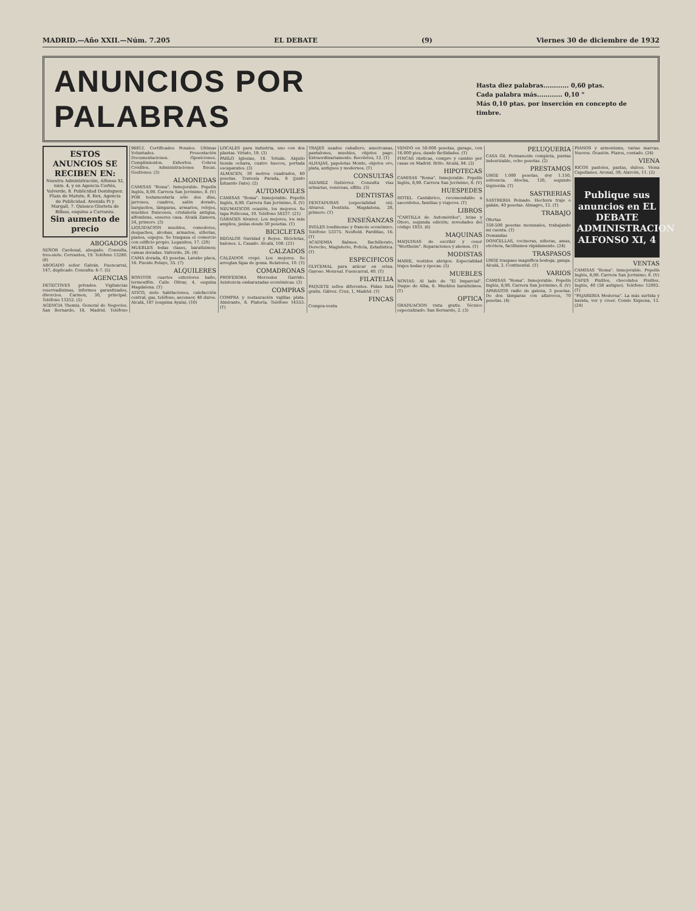MADRID.—Año XXII.—Núm. 7.205 EL DEBATE (9) Viernes 30 de diciembre de 1932
ANUNCIOS POR PALABRAS
Hasta diez palabras............ 0,60 ptas.
Cada palabra más............ 0,10 "
Más 0,10 ptas. por inserción en concepto de timbre.
ESTOS ANUNCIOS SE RECIBEN EN:
Nuestra Administración, Alfonso XI, núm. 4, y en Agencia Cortés, Valverde, 8. Publicidad Domínguez. Plaza de Matute, 8. Rex, Agencia de Publicidad. Avenida Pi y Margall, 7. Quiosco Glorieta de Bilbao, esquina a Carranza.
Sin aumento de precio
ABOGADOS
SEÑOR Cardenal, abogado. Consulta, tres-siete. Cervantes, 19. Teléfono 13280. (8)
ABOGADO señor Galván. Fuencarral, 147, duplicado. Consulta: 6-7. (5)
AGENCIAS
DETECTIVES privados. Vigilancias reservadísimas, informes garantizados, divorcios. Carmen, 30, principal. Teléfono 13252. (5)
AGENCIA Themis. General de Negocios. San Bernardo, 18, Madrid. Teléfono 96812. Certificados Penales. Ultimas Voluntades. Presentación Documentaciones. Oposiciones. Cumplimientos. Exhortos. Cobros Créditos. Administraciones fincas. Gestiones. (3)
ALMONEDAS
CAMISAS "Roma". Inmejorable. Popelín Inglés, 8,90. Carrera San Jerónimo, 8. (V)
POR testamentaría sólo dos días, jarrones, cuadros, salón dorado, bargueños, lámparas, armarios, relojes, muebles franceses, cristalería antigua, alfombras, enseres casa. Alcalá Zamora, 24, primero. (3)
LIQUIDACION muebles, comedores, despachos, alcobas, armarios, sillerías, pianos, espejos. Se traspasa el comercio con edificio propio. Leganitos, 17. (20)
MUEBLES todas clases, baratísimos; camas doradas. Valverde, 26. (4)
CAMA dorada, 45 pesetas. Lavabo placa, 16. Puente Pelayo, 35. (7)
ALQUILERES
BONITOS cuartos exteriores baño, termosifón. Calle Olivar, 4, esquina Magdalena. (T)
ATICO, siete habitaciones, calefacción central, gas, teléfono, ascensor, 40 duros. Alcalá, 187 (esquina Ayala). (10)
LOCALES para industria, uno con dos plantas. Viriato, 19. (3)
PABLO Iglesias, 18. Tetuán. Alquilo tienda ochava, cuatro huecos, portada escaparates. (3)
ALMACEN, 30 metros cuadrados, 60 pesetas. Travesía Parada, 8 (junto Eduardo Dato). (2)
AUTOMOVILES
CAMISAS "Roma". Inmejorable. Popelín Inglés, 8,90. Carrera San Jerónimo, 8. (V)
NEUMATICOS ocasión, los mejores. Se tapa Pellicena, 10. Teléfono 50237. (21)
GARAGES Alvarez. Los mejores, los más amplios, jaulas desde 50 pesetas. (T)
BICICLETAS
REGALOS Navidad y Reyes. Bicicletas, balones. L. Casado. Alcalá, 108. (21)
CALZADOS
CALZADOS crepé. Los mejores. Se arreglan fajas de goma. Relatores, 10. (T)
COMADRONAS
PROFESORA Mercedes Garrido. Asistencia embarazadas económicas. (3)
COMPRAS
COMPRA y restauración vajillas plata. Almirante, 8. Platería. Teléfono 14553. (T)
TRAJES usados caballero, americanas, pantalones, muebles, objetos pago. Extraordinariamente. Recoletos, 12. (T)
ALHAJAS, papeletas Monte, objetos oro, plata, antiguos y modernos. (T)
CONSULTAS
ALVAREZ Gutiérrez. Consulta vías urinarias, venéreas, sífilis. (3)
DENTISTAS
DENTADURAS (especialidad en). Alvarez. Dentista. Magdalena, 28, primero. (T)
ENSEÑANZAS
INGLES londinense y francés económico. Teléfono 53375. Nesfield. Pardiñas, 16. (T)
ACADEMIA Balmes. Bachillerato, Derecho, Magisterio, Policía, Estadística. (T)
ESPECIFICOS
GLYCEMAL para azúcar en orina. Gayoso. Monreal. Fuencarral, 40. (T)
FILATELIA
PAQUETE sellos diferentes. Pidan lista gratis. Gálvez. Cruz, 1, Madrid. (T)
FINCAS
Compra-venta
VENDO en 50.000 pesetas, garage, con 16.000 pies, dando facilidades. (T)
FINCAS rústicas, compro y cambio por casas en Madrid. Brito. Alcalá, 94. (2)
HIPOTECAS
CAMISAS "Roma". Inmejorable. Popelín Inglés, 8,90. Carrera San Jerónimo, 8. (V)
HUESPEDES
HOTEL Cantábrico, recomendable a sacerdotes, familias y viajeros. (T)
LIBROS
"CARTILLA de Automóviles", Arias y Otero, segunda edición; novedades del código 1933. (6)
MAQUINAS
MAQUINAS de escribir y coser "Wertheim". Reparaciones y abonos. (T)
MODISTAS
MARIE, vestidos abrigos. Especialidad trajes bodas y épocas. (5)
MUEBLES
NOVIAS: Al lado de "El Imparcial". Duque de Alba, 6. Muebles baratísimos. (T)
OPTICA
GRADUACION vista gratis. Técnico especializado. San Bernardo, 2. (3)
PELUQUERIA
CASA Gil. Permanente completa, puntas indesrizable, ocho pesetas. (2)
PRESTAMOS
URGE 1.000 pesetas, doy 1.150, solvencia. Atocha, 120, segundo izquierda. (T)
SASTRERIAS
SASTRERIA Peinado. Hechura traje o gabán, 40 pesetas. Almagro, 12. (T)
TRABAJO
Ofertas
350-500 pesetas mensuales, trabajando mi cuenta. (T)
Demandas
DONCELLAS, cocineras, niñeras, amas, etcétera, facilitamos rápidamente. (24)
TRASPASOS
URGE traspaso magnífica bodega, ganga. Alcalá, 2. Continental. (T)
VARIOS
CAMISAS "Roma". Inmejorable. Popelín Inglés, 8,90. Carrera San Jerónimo, 8. (V)
APARATOS radio de galena, 3 pesetas. De dos lámparas con altavoces, 70 pesetas. (4)
PIANOS y armoniums, varias marcas. Nuevos. Ocasión. Plazos, contado. (24)
VIENA
RICOS pasteles, pastas, dulces. Viena Capellanes. Arenal, 30; Alarcón, 11. (2)
Publique sus anuncios en EL DEBATE ADMINISTRACION ALFONSO XI, 4
VENTAS
CAMISAS "Roma". Inmejorable. Popelín Inglés, 8,90. Carrera San Jerónimo, 8. (V)
CAFES Pinillos, chocolates Pinillos. Inglés, 40 (58 antiguo). Teléfono 12002. (T)
"PAJARERIA Moderna". La más surtida y barata, ver y creer. Conde Xiquena, 12. (24)